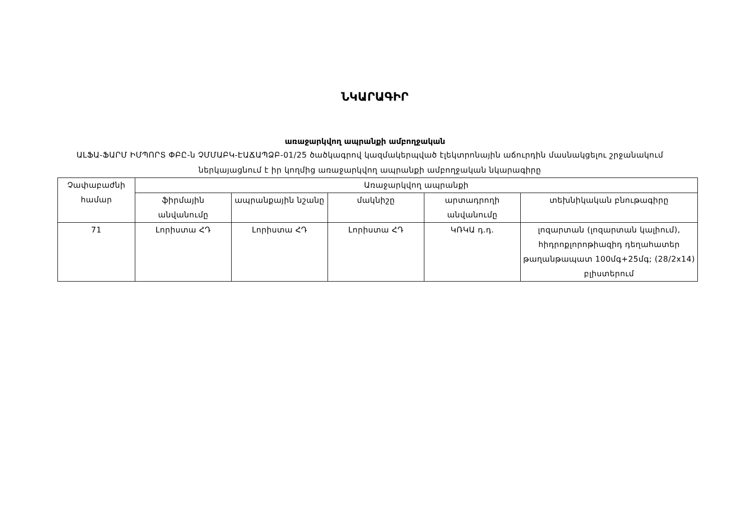ՆԿԱՐԱԳԻՐ
առաջարկվող ապրանքի ամբողջական
ԱԼՖԱ-ՖԱՐՄ ԻՄՊՈՐՏ ՓԲԸ-ն ՉՄՄԱԲԿ-ԷԱՃԱՊՁԲ-01/25 ծածկագրով կազմակերպված էլեկտրոնային աճուրդին մասնակցելու շրջանակում ներկայացնում է իր կողմից առաջարկվող ապրանքի ամբողջական նկարագիրը
| Չափաբաժնի համար | Առաջարկվող ապրանքի | | | | |
| --- | --- | --- | --- | --- | --- |
| | ֆիրմային անվանումը | ապրանքային նշանը | մակնիշը | արտադրողի անվանումը | տեխնիկական բնութագիրը |
| 71 | Լորիստա ՀԴ | Լորիստա ՀԴ | Լորիստա ՀԴ | ԿՌԿԱ դ.դ. | լոզարտան (լոզարտան կալիում), հիդրոքլորոթիազիդ դեղահատեր թաղանթապատ 100մգ+25մգ; (28/2x14) բլիստերում |